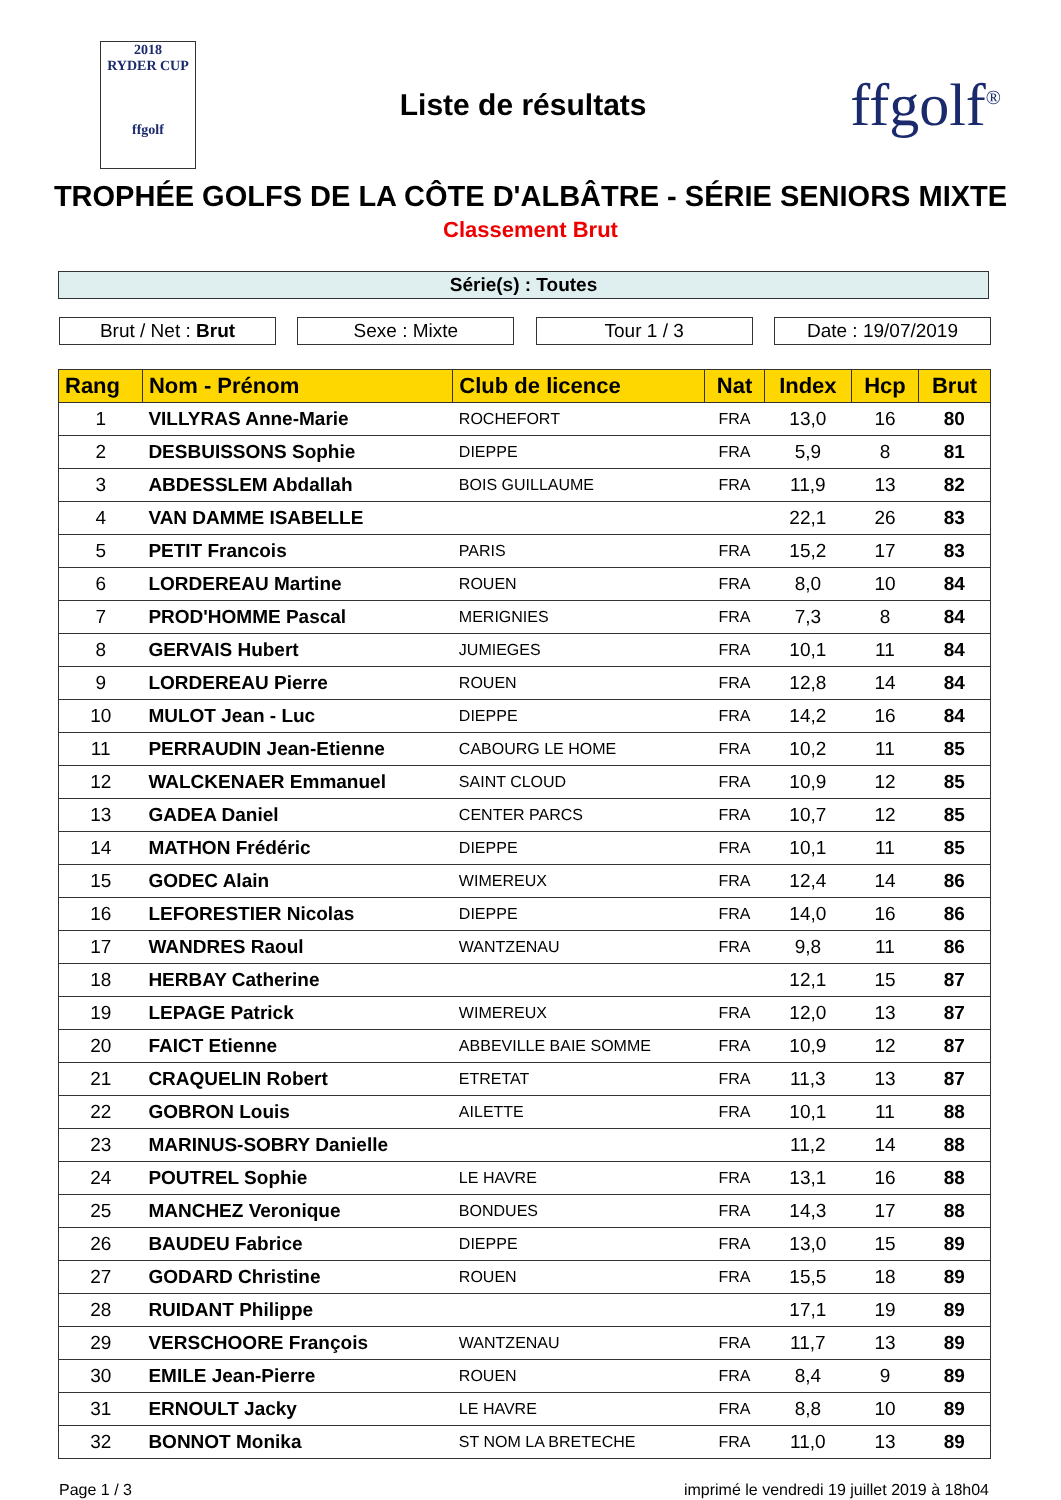2018
RYDER CUP
ffgolf
Liste de résultats
ffgolf<sup>®</sup>
TROPHÉE GOLFS DE LA CÔTE D'ALBÂTRE - SÉRIE SENIORS MIXTE
Classement Brut
Série(s) : Toutes
Brut / Net : Brut Sexe : Mixte Tour 1 / 3 Date : 19/07/2019
| Rang | Nom - Prénom | Club de licence | Nat | Index | Hcp | Brut |
| --- | --- | --- | --- | --- | --- | --- |
| 1 | VILLYRAS Anne-Marie | ROCHEFORT | FRA | 13,0 | 16 | 80 |
| 2 | DESBUISSONS Sophie | DIEPPE | FRA | 5,9 | 8 | 81 |
| 3 | ABDESSLEM Abdallah | BOIS GUILLAUME | FRA | 11,9 | 13 | 82 |
| 4 | VAN DAMME ISABELLE | | | 22,1 | 26 | 83 |
| 5 | PETIT Francois | PARIS | FRA | 15,2 | 17 | 83 |
| 6 | LORDEREAU Martine | ROUEN | FRA | 8,0 | 10 | 84 |
| 7 | PROD'HOMME Pascal | MERIGNIES | FRA | 7,3 | 8 | 84 |
| 8 | GERVAIS Hubert | JUMIEGES | FRA | 10,1 | 11 | 84 |
| 9 | LORDEREAU Pierre | ROUEN | FRA | 12,8 | 14 | 84 |
| 10 | MULOT Jean - Luc | DIEPPE | FRA | 14,2 | 16 | 84 |
| 11 | PERRAUDIN Jean-Etienne | CABOURG LE HOME | FRA | 10,2 | 11 | 85 |
| 12 | WALCKENAER Emmanuel | SAINT CLOUD | FRA | 10,9 | 12 | 85 |
| 13 | GADEA Daniel | CENTER PARCS | FRA | 10,7 | 12 | 85 |
| 14 | MATHON Frédéric | DIEPPE | FRA | 10,1 | 11 | 85 |
| 15 | GODEC Alain | WIMEREUX | FRA | 12,4 | 14 | 86 |
| 16 | LEFORESTIER Nicolas | DIEPPE | FRA | 14,0 | 16 | 86 |
| 17 | WANDRES Raoul | WANTZENAU | FRA | 9,8 | 11 | 86 |
| 18 | HERBAY Catherine | | | 12,1 | 15 | 87 |
| 19 | LEPAGE Patrick | WIMEREUX | FRA | 12,0 | 13 | 87 |
| 20 | FAICT Etienne | ABBEVILLE BAIE SOMME | FRA | 10,9 | 12 | 87 |
| 21 | CRAQUELIN Robert | ETRETAT | FRA | 11,3 | 13 | 87 |
| 22 | GOBRON Louis | AILETTE | FRA | 10,1 | 11 | 88 |
| 23 | MARINUS-SOBRY Danielle | | | 11,2 | 14 | 88 |
| 24 | POUTREL Sophie | LE HAVRE | FRA | 13,1 | 16 | 88 |
| 25 | MANCHEZ Veronique | BONDUES | FRA | 14,3 | 17 | 88 |
| 26 | BAUDEU Fabrice | DIEPPE | FRA | 13,0 | 15 | 89 |
| 27 | GODARD Christine | ROUEN | FRA | 15,5 | 18 | 89 |
| 28 | RUIDANT Philippe | | | 17,1 | 19 | 89 |
| 29 | VERSCHOORE François | WANTZENAU | FRA | 11,7 | 13 | 89 |
| 30 | EMILE Jean-Pierre | ROUEN | FRA | 8,4 | 9 | 89 |
| 31 | ERNOULT Jacky | LE HAVRE | FRA | 8,8 | 10 | 89 |
| 32 | BONNOT Monika | ST NOM LA BRETECHE | FRA | 11,0 | 13 | 89 |
Page 1 / 3 imprimé le vendredi 19 juillet 2019 à 18h04